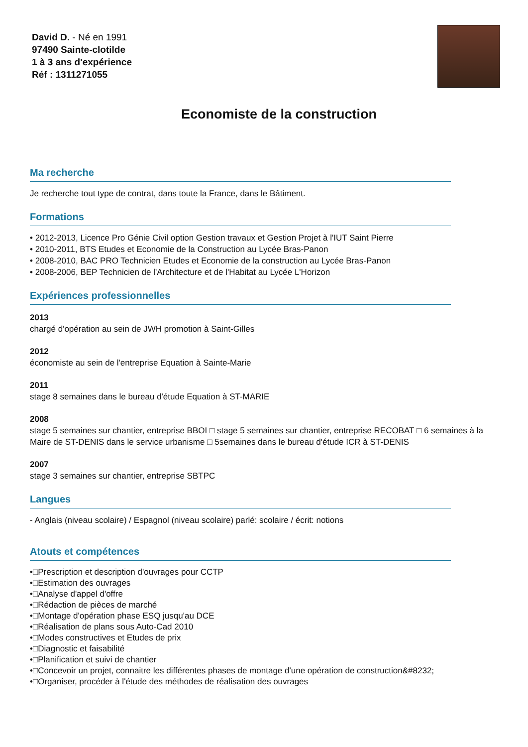David D. - Né en 1991
97490 Sainte-clotilde
1 à 3 ans d'expérience
Réf : 1311271055
Economiste de la construction
Ma recherche
Je recherche tout type de contrat, dans toute la France, dans le Bâtiment.
Formations
• 2012-2013, Licence Pro Génie Civil option Gestion travaux et Gestion Projet à l'IUT Saint Pierre
• 2010-2011, BTS Etudes et Economie de la Construction au Lycée Bras-Panon
• 2008-2010, BAC PRO Technicien Etudes et Economie de la construction au Lycée Bras-Panon
• 2008-2006, BEP Technicien de l'Architecture et de l'Habitat au Lycée L'Horizon
Expériences professionnelles
2013
chargé d'opération au sein de JWH promotion à Saint-Gilles
2012
économiste au sein de l'entreprise Equation à Sainte-Marie
2011
stage 8 semaines dans le bureau d'étude Equation à ST-MARIE
2008
stage 5 semaines sur chantier, entreprise BBOI □ stage 5 semaines sur chantier, entreprise RECOBAT □ 6 semaines à la Maire de ST-DENIS dans le service urbanisme □ 5semaines dans le bureau d'étude ICR à ST-DENIS
2007
stage 3 semaines sur chantier, entreprise SBTPC
Langues
- Anglais (niveau scolaire) / Espagnol (niveau scolaire) parlé: scolaire / écrit: notions
Atouts et compétences
•□Prescription et description d'ouvrages pour CCTP
•□Estimation des ouvrages
•□Analyse d'appel d'offre
•□Rédaction de pièces de marché
•□Montage d'opération phase ESQ jusqu'au DCE
•□Réalisation de plans sous Auto-Cad 2010
•□Modes constructives et Etudes de prix
•□Diagnostic et faisabilité
•□Planification et suivi de chantier
•□Concevoir un projet, connaitre les différentes phases de montage d'une opération de construction&#8232;
•□Organiser, procéder à l'étude des méthodes de réalisation des ouvrages